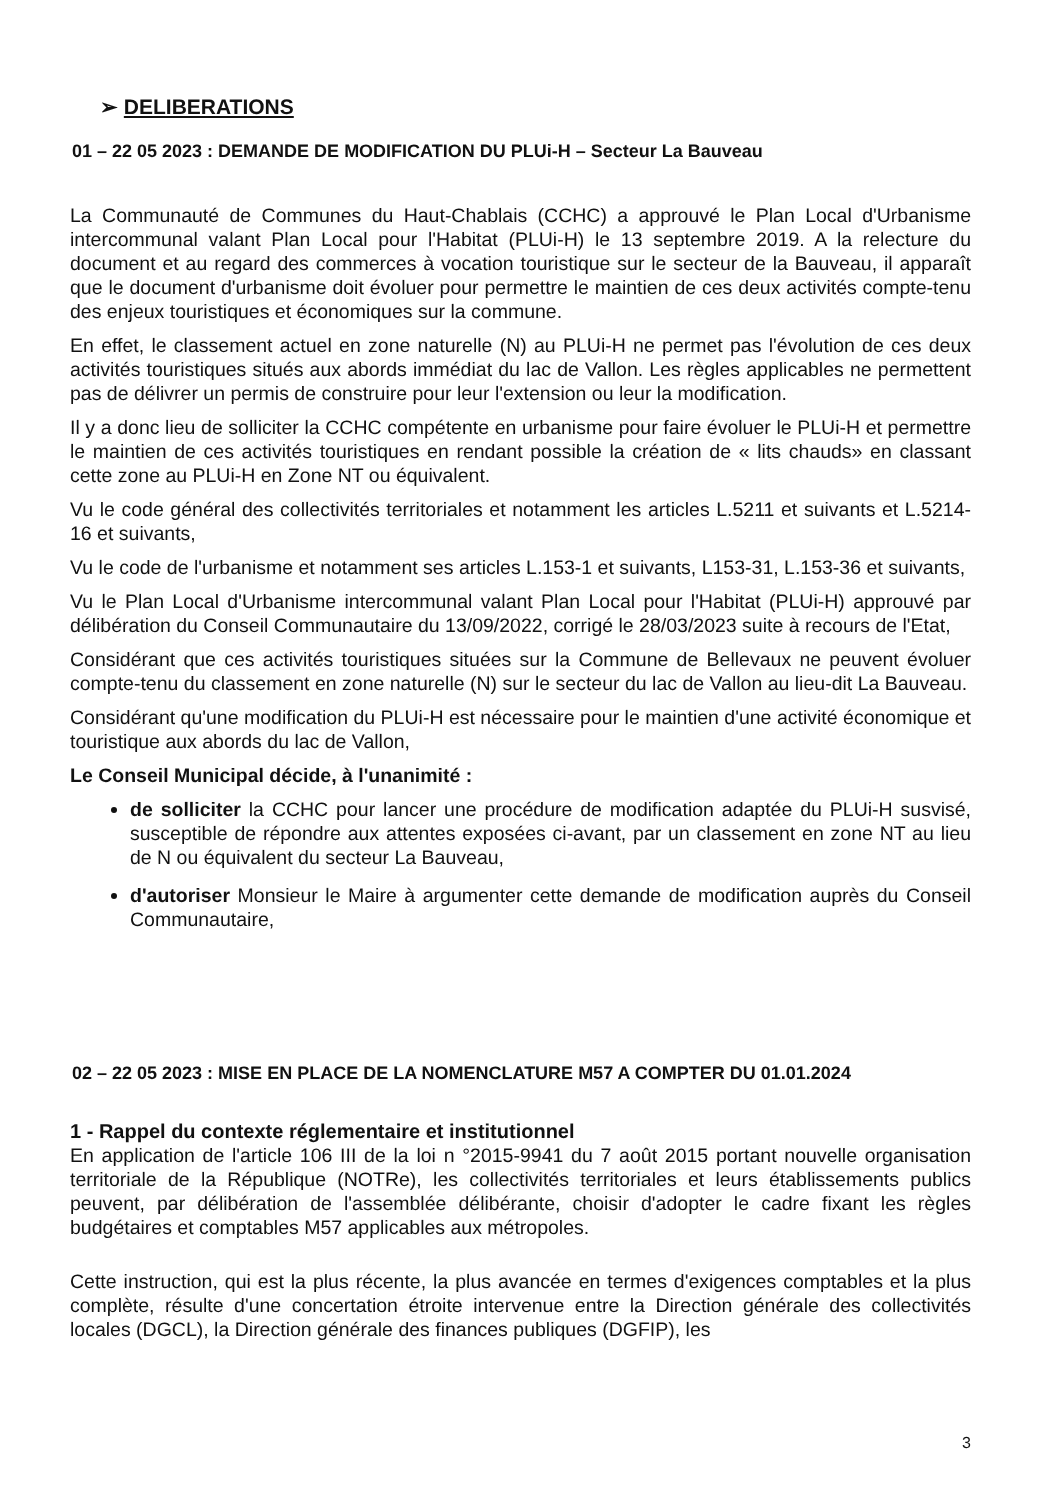➢ DELIBERATIONS
01 – 22 05 2023 : DEMANDE DE MODIFICATION DU PLUi-H – Secteur La Bauveau
La Communauté de Communes du Haut-Chablais (CCHC) a approuvé le Plan Local d'Urbanisme intercommunal valant Plan Local pour l'Habitat (PLUi-H) le 13 septembre 2019. A la relecture du document et au regard des commerces à vocation touristique sur le secteur de la Bauveau, il apparaît que le document d'urbanisme doit évoluer pour permettre le maintien de ces deux activités compte-tenu des enjeux touristiques et économiques sur la commune.
En effet, le classement actuel en zone naturelle (N) au PLUi-H ne permet pas l'évolution de ces deux activités touristiques situés aux abords immédiat du lac de Vallon. Les règles applicables ne permettent pas de délivrer un permis de construire pour leur l'extension ou leur la modification.
Il y a donc lieu de solliciter la CCHC compétente en urbanisme pour faire évoluer le PLUi-H et permettre le maintien de ces activités touristiques en rendant possible la création de « lits chauds» en classant cette zone au PLUi-H en Zone NT ou équivalent.
Vu le code général des collectivités territoriales et notamment les articles L.5211 et suivants et L.5214-16 et suivants,
Vu le code de l'urbanisme et notamment ses articles L.153-1 et suivants, L153-31, L.153-36 et suivants,
Vu le Plan Local d'Urbanisme intercommunal valant Plan Local pour l'Habitat (PLUi-H) approuvé par délibération du Conseil Communautaire du 13/09/2022, corrigé le 28/03/2023 suite à recours de l'Etat,
Considérant que ces activités touristiques situées sur la Commune de Bellevaux ne peuvent évoluer compte-tenu du classement en zone naturelle (N) sur le secteur du lac de Vallon au lieu-dit La Bauveau.
Considérant qu'une modification du PLUi-H est nécessaire pour le maintien d'une activité économique et touristique aux abords du lac de Vallon,
Le Conseil Municipal décide, à l'unanimité :
de solliciter la CCHC pour lancer une procédure de modification adaptée du PLUi-H susvisé, susceptible de répondre aux attentes exposées ci-avant, par un classement en zone NT au lieu de N ou équivalent du secteur La Bauveau,
d'autoriser Monsieur le Maire à argumenter cette demande de modification auprès du Conseil Communautaire,
02 – 22 05 2023 : MISE EN PLACE DE LA NOMENCLATURE M57 A COMPTER DU 01.01.2024
1 - Rappel du contexte réglementaire et institutionnel
En application de l'article 106 III de la loi n °2015-9941 du 7 août 2015 portant nouvelle organisation territoriale de la République (NOTRe), les collectivités territoriales et leurs établissements publics peuvent, par délibération de l'assemblée délibérante, choisir d'adopter le cadre fixant les règles budgétaires et comptables M57 applicables aux métropoles.
Cette instruction, qui est la plus récente, la plus avancée en termes d'exigences comptables et la plus complète, résulte d'une concertation étroite intervenue entre la Direction générale des collectivités locales (DGCL), la Direction générale des finances publiques (DGFIP), les
3